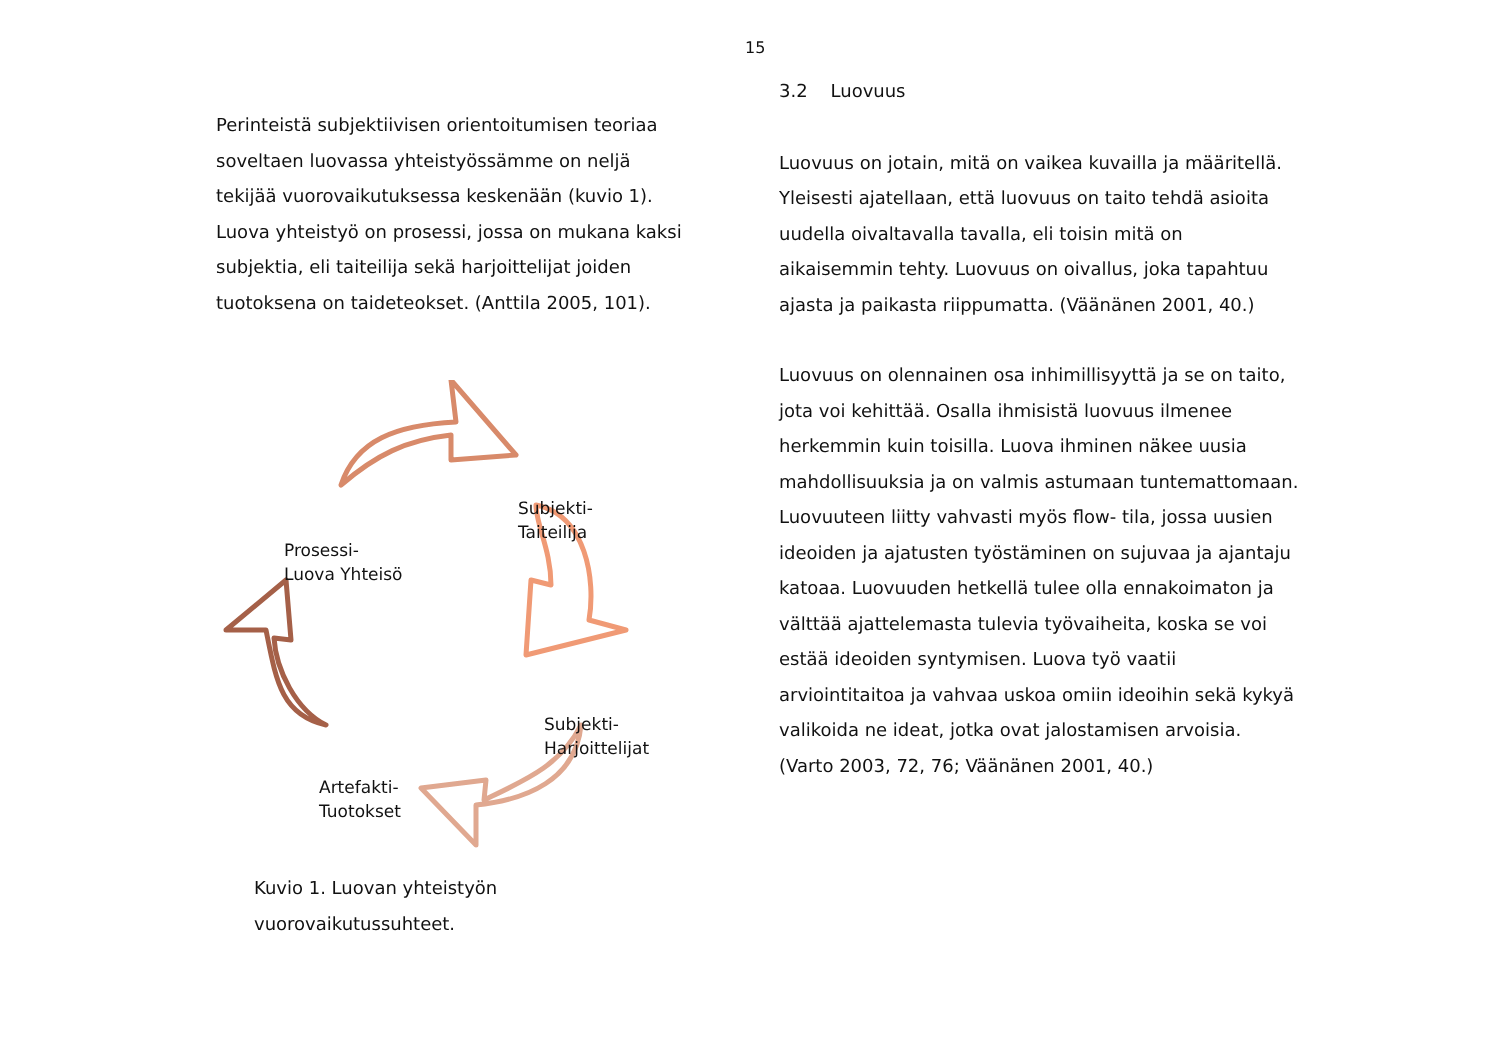15
Perinteistä subjektiivisen orientoitumisen teoriaa soveltaen luovassa yhteistyössämme on neljä tekijää vuorovaikutuksessa keskenään (kuvio 1). Luova yhteistyö on prosessi, jossa on mukana kaksi subjektia, eli taiteilija sekä harjoittelijat joiden tuotoksena on taideteokset. (Anttila 2005, 101).
Subjekti-
Taiteilija
Prosessi-
Luova Yhteisö
Subjekti-
Harjoittelijat
Artefakti-
Tuotokset
Kuvio 1. Luovan yhteistyön vuorovaikutussuhteet.
3.2 Luovuus
Luovuus on jotain, mitä on vaikea kuvailla ja määritellä. Yleisesti ajatellaan, että luovuus on taito tehdä asioita uudella oivaltavalla tavalla, eli toisin mitä on aikaisemmin tehty. Luovuus on oivallus, joka tapahtuu ajasta ja paikasta riippumatta. (Väänänen 2001, 40.)
Luovuus on olennainen osa inhimillisyyttä ja se on taito, jota voi kehittää. Osalla ihmisistä luovuus ilmenee herkemmin kuin toisilla. Luova ihminen näkee uusia mahdollisuuksia ja on valmis astumaan tuntemattomaan. Luovuuteen liitty vahvasti myös flow- tila, jossa uusien ideoiden ja ajatusten työstäminen on sujuvaa ja ajantaju katoaa. Luovuuden hetkellä tulee olla ennakoimaton ja välttää ajattelemasta tulevia työvaiheita, koska se voi estää ideoiden syntymisen. Luova työ vaatii arviointitaitoa ja vahvaa uskoa omiin ideoihin sekä kykyä valikoida ne ideat, jotka ovat jalostamisen arvoisia. (Varto 2003, 72, 76; Väänänen 2001, 40.)